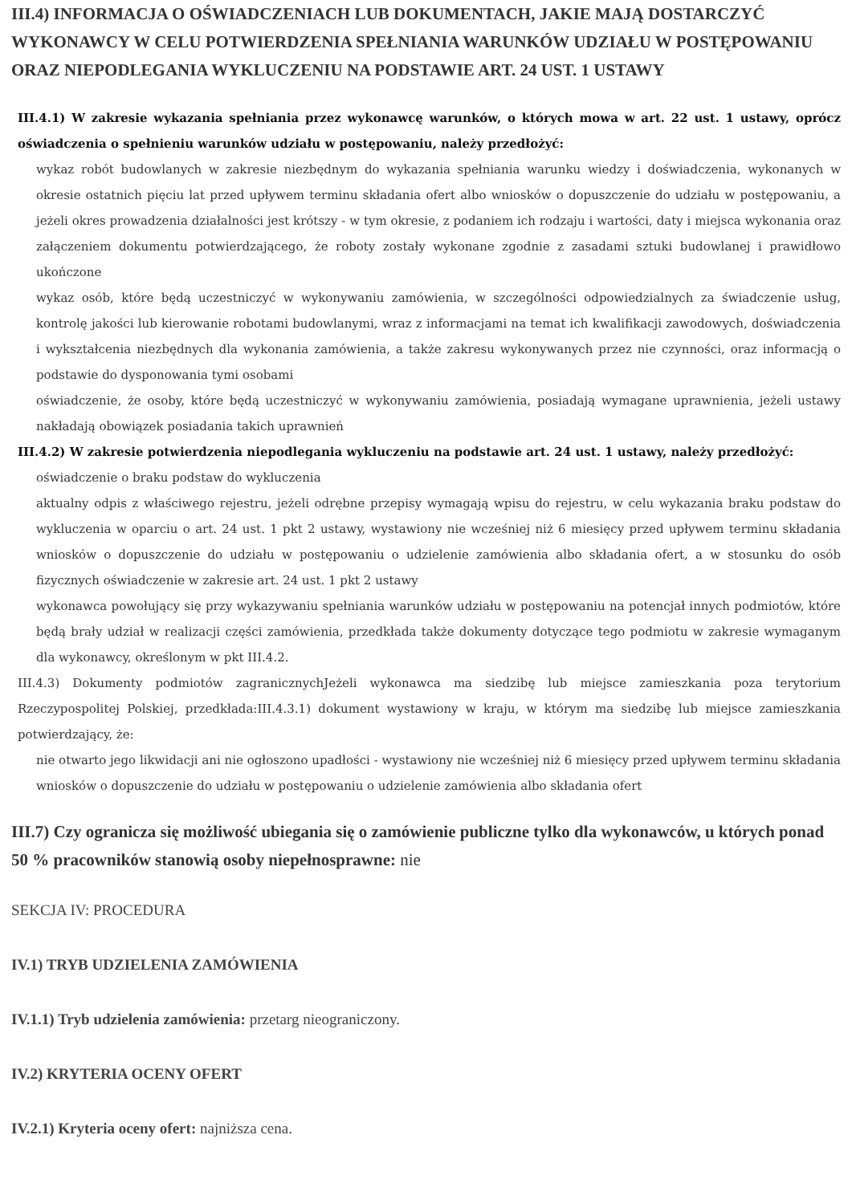III.4) INFORMACJA O OŚWIADCZENIACH LUB DOKUMENTACH, JAKIE MAJĄ DOSTARCZYĆ WYKONAWCY W CELU POTWIERDZENIA SPEŁNIANIA WARUNKÓW UDZIAŁU W POSTĘPOWANIU ORAZ NIEPODLEGANIA WYKLUCZENIU NA PODSTAWIE ART. 24 UST. 1 USTAWY
III.4.1) W zakresie wykazania spełniania przez wykonawcę warunków, o których mowa w art. 22 ust. 1 ustawy, oprócz oświadczenia o spełnieniu warunków udziału w postępowaniu, należy przedłożyć:
wykaz robót budowlanych w zakresie niezbędnym do wykazania spełniania warunku wiedzy i doświadczenia, wykonanych w okresie ostatnich pięciu lat przed upływem terminu składania ofert albo wniosków o dopuszczenie do udziału w postępowaniu, a jeżeli okres prowadzenia działalności jest krótszy - w tym okresie, z podaniem ich rodzaju i wartości, daty i miejsca wykonania oraz załączeniem dokumentu potwierdzającego, że roboty zostały wykonane zgodnie z zasadami sztuki budowlanej i prawidłowo ukończone
wykaz osób, które będą uczestniczyć w wykonywaniu zamówienia, w szczególności odpowiedzialnych za świadczenie usług, kontrolę jakości lub kierowanie robotami budowlanymi, wraz z informacjami na temat ich kwalifikacji zawodowych, doświadczenia i wykształcenia niezbędnych dla wykonania zamówienia, a także zakresu wykonywanych przez nie czynności, oraz informacją o podstawie do dysponowania tymi osobami
oświadczenie, że osoby, które będą uczestniczyć w wykonywaniu zamówienia, posiadają wymagane uprawnienia, jeżeli ustawy nakładają obowiązek posiadania takich uprawnień
III.4.2) W zakresie potwierdzenia niepodlegania wykluczeniu na podstawie art. 24 ust. 1 ustawy, należy przedłożyć:
oświadczenie o braku podstaw do wykluczenia
aktualny odpis z właściwego rejestru, jeżeli odrębne przepisy wymagają wpisu do rejestru, w celu wykazania braku podstaw do wykluczenia w oparciu o art. 24 ust. 1 pkt 2 ustawy, wystawiony nie wcześniej niż 6 miesięcy przed upływem terminu składania wniosków o dopuszczenie do udziału w postępowaniu o udzielenie zamówienia albo składania ofert, a w stosunku do osób fizycznych oświadczenie w zakresie art. 24 ust. 1 pkt 2 ustawy
wykonawca powołujący się przy wykazywaniu spełniania warunków udziału w postępowaniu na potencjał innych podmiotów, które będą brały udział w realizacji części zamówienia, przedkłada także dokumenty dotyczące tego podmiotu w zakresie wymaganym dla wykonawcy, określonym w pkt III.4.2.
III.4.3) Dokumenty podmiotów zagranicznychJeżeli wykonawca ma siedzibę lub miejsce zamieszkania poza terytorium Rzeczypospolitej Polskiej, przedkłada:III.4.3.1) dokument wystawiony w kraju, w którym ma siedzibę lub miejsce zamieszkania potwierdzający, że:
nie otwarto jego likwidacji ani nie ogłoszono upadłości - wystawiony nie wcześniej niż 6 miesięcy przed upływem terminu składania wniosków o dopuszczenie do udziału w postępowaniu o udzielenie zamówienia albo składania ofert
III.7) Czy ogranicza się możliwość ubiegania się o zamówienie publiczne tylko dla wykonawców, u których ponad 50 % pracowników stanowią osoby niepełnosprawne: nie
SEKCJA IV: PROCEDURA
IV.1) TRYB UDZIELENIA ZAMÓWIENIA
IV.1.1) Tryb udzielenia zamówienia: przetarg nieograniczony.
IV.2) KRYTERIA OCENY OFERT
IV.2.1) Kryteria oceny ofert: najniższa cena.